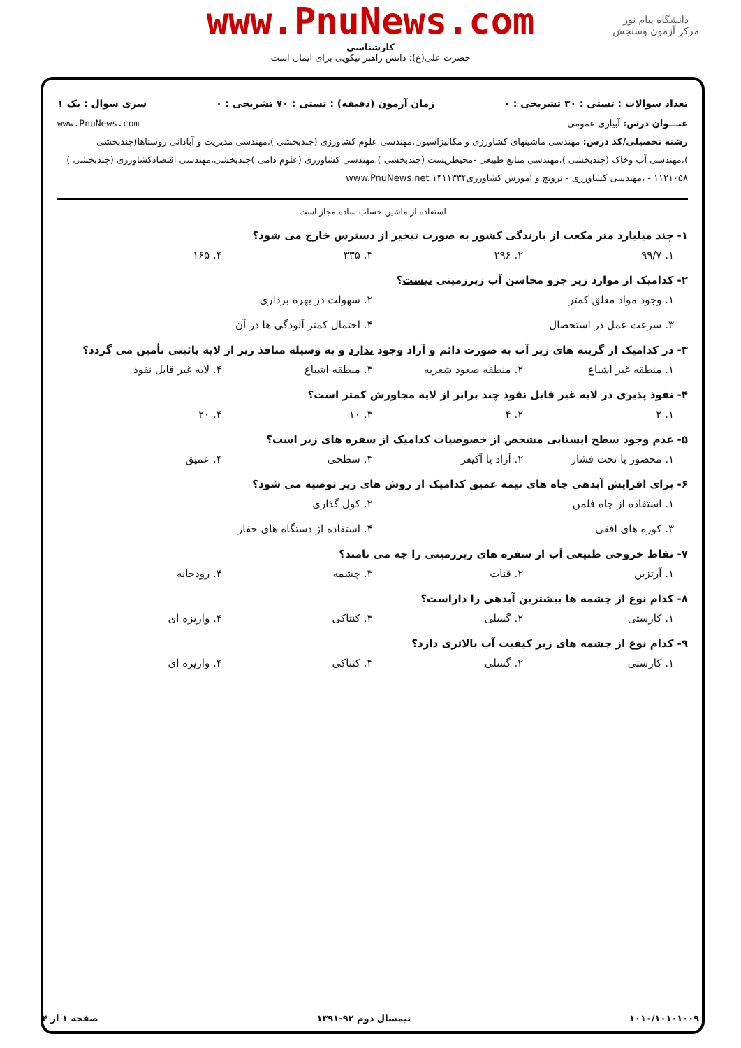دانشگاه پیام نور
مرکز آزمون وسنجش
www.PnuNews.com
کارشناسی
حضرت علی(ع): دانش راهبر نیکویی برای ایمان است
تعداد سوالات : تستی : ۳۰ تشریحی : ۰ زمان آزمون (دقیقه) : تستی : ۷۰ تشریحی : ۰ سری سوال : یک ۱
عنـــوان درس: آبیاری عمومی www.PnuNews.com
رشته تحصیلی/کد درس: مهندسی ماشینهای کشاورزی و مکانیزاسیون،مهندسی علوم کشاورزی (چندبخشی )،مهندسی مدیریت و آبادانی روستاها(چندبخشی )،مهندسی آب وخاک (چندبخشی )،مهندسی منابع طبیعی -محیطزیست (چندبخشی )،مهندسی کشاورزی (علوم دامی )چندبخشی،مهندسی اقتصادکشاورزی (چندبخشی ) ۱۱۲۱۰۵۸ - ،مهندسی کشاورزی - ترویج و آموزش کشاورزی۱۴۱۱۳۳۴ www.PnuNews.net
استفاده از ماشین حساب ساده مجاز است
۱- چند میلیارد متر مکعب از بارندگی کشور به صورت تبخیر از دسترس خارج می شود؟
۱. ۹۹/۷ ۲. ۲۹۶ ۳. ۳۳۵ ۴. ۱۶۵
۲- کدامیک از موارد زیر جزو محاسن آب زیرزمینی نیست؟
۱. وجود مواد معلق کمتر ۲. سهولت در بهره برداری
۳. سرعت عمل در استحصال ۴. احتمال کمتر آلودگی ها در آن
۳- در کدامیک از گزینه های زیر آب به صورت دائم و آزاد وجود ندارد و به وسیله منافذ ریز از لایه پائینی تأمین می گردد؟
۱. منطقه غیر اشباع ۲. منطقه صعود شعریه ۳. منطقه اشباع ۴. لایه غیر قابل نفوذ
۴- نفوذ پذیری در لایه غیر قابل نفوذ چند برابر از لایه مجاورش کمتر است؟
۱. ۲ ۲. ۴ ۳. ۱۰ ۴. ۲۰
۵- عدم وجود سطح ایستابی مشخص از خصوصیات کدامیک از سفره های زیر است؟
۱. محصور یا تحت فشار ۲. آزاد یا آکیفر ۳. سطحی ۴. عمیق
۶- برای افزایش آبدهی چاه های نیمه عمیق کدامیک از روش های زیر توصیه می شود؟
۱. استفاده از چاه فلمن ۲. کول گذاری
۳. کوره های افقی ۴. استفاده از دستگاه های حفار
۷- نقاط خروجی طبیعی آب از سفره های زیرزمینی را چه می نامند؟
۱. آرتزین ۲. قنات ۳. چشمه ۴. رودخانه
۸- کدام نوع از چشمه ها بیشترین آبدهی را داراست؟
۱. کارستی ۲. گسلی ۳. کنتاکی ۴. واریزه ای
۹- کدام نوع از چشمه های زیر کیفیت آب بالاتری دارد؟
۱. کارستی ۲. گسلی ۳. کنتاکی ۴. واریزه ای
۱۰۱۰/۱۰۱۰۱۰۰۹ نیمسال دوم ۹۲-۱۳۹۱ صفحه ۱ از ۴